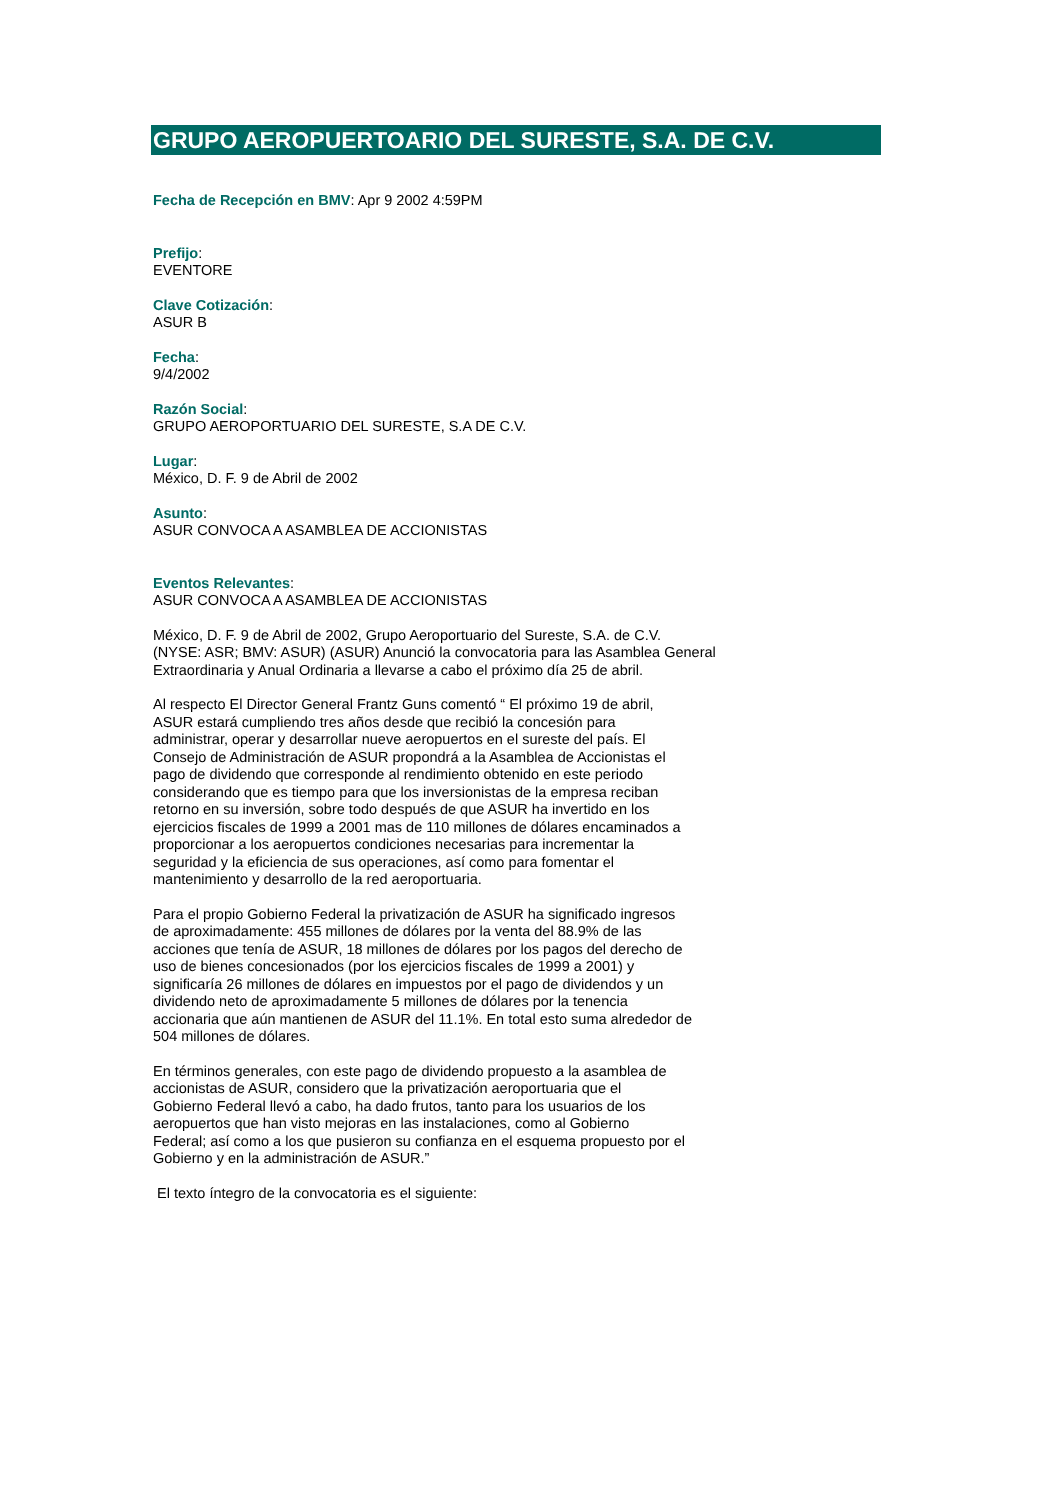GRUPO AEROPUERTOARIO DEL SURESTE, S.A. DE C.V.
Fecha de Recepción en BMV: Apr 9 2002 4:59PM
Prefijo:
EVENTORE
Clave Cotización:
ASUR B
Fecha:
9/4/2002
Razón Social:
GRUPO AEROPORTUARIO DEL SURESTE, S.A DE C.V.
Lugar:
México, D. F. 9 de Abril de 2002
Asunto:
ASUR CONVOCA A ASAMBLEA DE ACCIONISTAS
Eventos Relevantes:
ASUR CONVOCA A ASAMBLEA DE ACCIONISTAS
México, D. F. 9 de Abril de 2002, Grupo Aeroportuario del Sureste, S.A. de C.V.
(NYSE: ASR; BMV: ASUR) (ASUR) Anunció la convocatoria para las Asamblea General
Extraordinaria y Anual Ordinaria a llevarse a cabo el próximo día 25 de abril.
Al respecto El Director General Frantz Guns comentó “ El próximo 19 de abril,
ASUR estará cumpliendo tres años desde que recibió la concesión para
administrar, operar y desarrollar nueve aeropuertos en el sureste del país. El
Consejo de Administración de ASUR propondrá a la Asamblea de Accionistas el
pago de dividendo que corresponde al rendimiento obtenido en este periodo
considerando que es tiempo para que los inversionistas de la empresa reciban
retorno en su inversión, sobre todo después de que ASUR ha invertido en los
ejercicios fiscales de 1999 a 2001 mas de 110 millones de dólares encaminados a
proporcionar a los aeropuertos condiciones necesarias para incrementar la
seguridad y la eficiencia de sus operaciones, así como para fomentar el
mantenimiento y desarrollo de la red aeroportuaria.
Para el propio Gobierno Federal la privatización de ASUR ha significado ingresos
de aproximadamente: 455 millones de dólares por la venta del 88.9% de las
acciones que tenía de ASUR, 18 millones de dólares por los pagos del derecho de
uso de bienes concesionados (por los ejercicios fiscales de 1999 a 2001) y
significaría 26 millones de dólares en impuestos por el pago de dividendos y un
dividendo neto de aproximadamente 5 millones de dólares por la tenencia
accionaria que aún mantienen de ASUR del 11.1%. En total esto suma alrededor de
504 millones de dólares.
En términos generales, con este pago de dividendo propuesto a la asamblea de
accionistas de ASUR, considero que la privatización aeroportuaria que el
Gobierno Federal llevó a cabo, ha dado frutos, tanto para los usuarios de los
aeropuertos que han visto mejoras en las instalaciones, como al Gobierno
Federal; así como a los que pusieron su confianza en el esquema propuesto por el
Gobierno y en la administración de ASUR.”
El texto íntegro de la convocatoria es el siguiente: